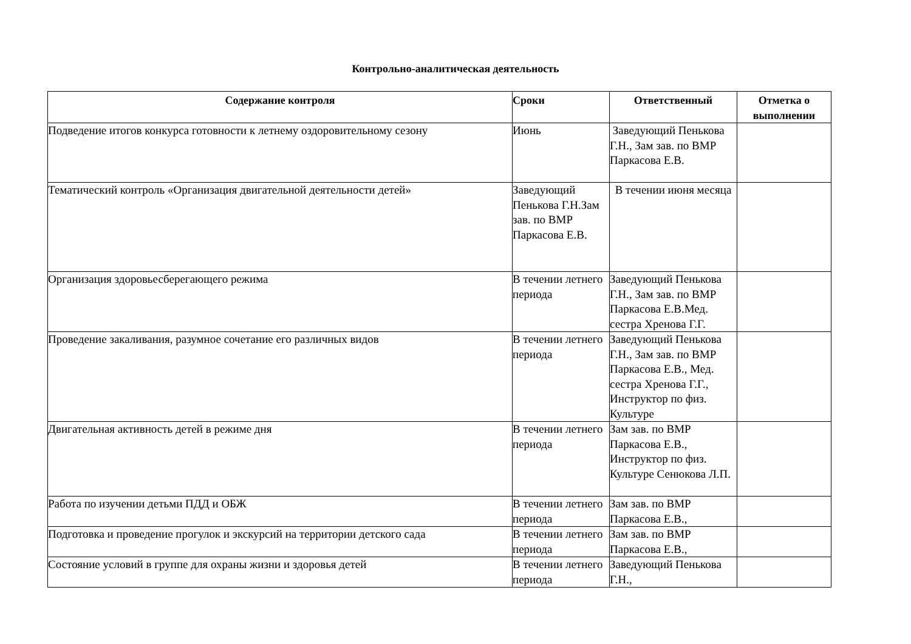Контрольно-аналитическая деятельность
| Содержание контроля | Сроки | Ответственный | Отметка о выполнении |
| --- | --- | --- | --- |
| Подведение итогов конкурса готовности к летнему оздоровительному сезону | Июнь | Заведующий Пенькова Г.Н., Зам зав. по ВМР Паркасова Е.В. | |
| Тематический контроль «Организация двигательной деятельности детей» | Заведующий Пенькова Г.Н.Зам зав. по ВМР Паркасова Е.В. | В течении июня месяца | |
| Организация здоровьесберегающего режима | В течении летнего периода | Заведующий Пенькова Г.Н., Зам зав. по ВМР Паркасова Е.В.Мед. сестра Хренова Г.Г. | |
| Проведение закаливания, разумное сочетание его различных видов | В течении летнего периода | Заведующий Пенькова Г.Н., Зам зав. по ВМР Паркасова Е.В., Мед. сестра Хренова Г.Г., Инструктор по физ. Культуре | |
| Двигательная активность детей в режиме дня | В течении летнего периода | Зам зав. по ВМР Паркасова Е.В., Инструктор по физ. Культуре Сенюкова Л.П. | |
| Работа по изучении детьми ПДД и ОБЖ | В течении летнего периода | Зам зав. по ВМР Паркасова Е.В., | |
| Подготовка и проведение прогулок и экскурсий на территории детского сада | В течении летнего периода | Зам зав. по ВМР Паркасова Е.В., | |
| Состояние условий в группе для охраны жизни и здоровья детей | В течении летнего периода | Заведующий Пенькова Г.Н., | |